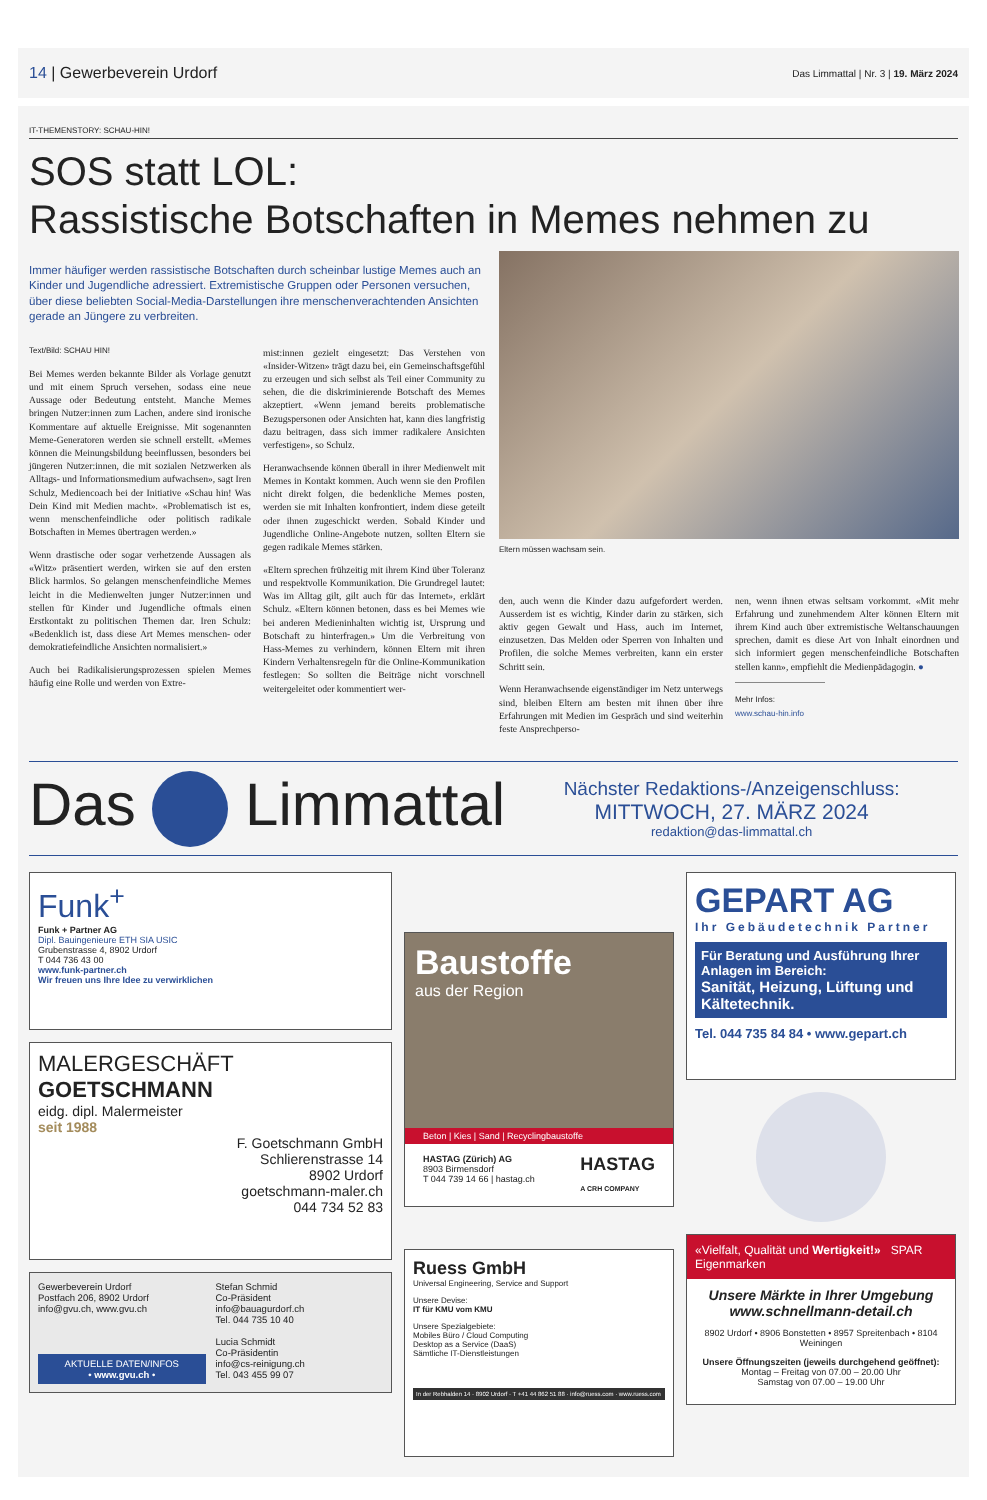14 | Gewerbeverein Urdorf
Das Limmattal | Nr. 3 | 19. März 2024
IT-THEMENSTORY: SCHAU-HIN!
SOS statt LOL:
Rassistische Botschaften in Memes nehmen zu
Immer häufiger werden rassistische Botschaften durch scheinbar lustige Memes auch an Kinder und Jugendliche adressiert. Extremistische Gruppen oder Personen versuchen, über diese beliebten Social-Media-Darstellungen ihre menschenverachtenden Ansichten gerade an Jüngere zu verbreiten.
Text/Bild: SCHAU HIN!
Bei Memes werden bekannte Bilder als Vorlage genutzt und mit einem Spruch versehen, sodass eine neue Aussage oder Bedeutung entsteht. Manche Memes bringen Nutzer:innen zum Lachen, andere sind ironische Kommentare auf aktuelle Ereignisse. Mit sogenannten Meme-Generatoren werden sie schnell erstellt. «Memes können die Meinungsbildung beeinflussen, besonders bei jüngeren Nutzer:innen, die mit sozialen Netzwerken als Alltags- und Informationsmedium aufwachsen», sagt Iren Schulz, Mediencoach bei der Initiative «Schau hin! Was Dein Kind mit Medien macht». «Problematisch ist es, wenn menschenfeindliche oder politisch radikale Botschaften in Memes übertragen werden.»
Wenn drastische oder sogar verhetzende Aussagen als «Witz» präsentiert werden, wirken sie auf den ersten Blick harmlos. So gelangen menschenfeindliche Memes leicht in die Medienwelten junger Nutzer:innen und stellen für Kinder und Jugendliche oftmals einen Erstkontakt zu politischen Themen dar. Iren Schulz: «Bedenklich ist, dass diese Art Memes menschen- oder demokratiefeindliche Ansichten normalisiert.»
Auch bei Radikalisierungsprozessen spielen Memes häufig eine Rolle und werden von Extre-
mist:innen gezielt eingesetzt: Das Verstehen von «Insider-Witzen» trägt dazu bei, ein Gemeinschaftsgefühl zu erzeugen und sich selbst als Teil einer Community zu sehen, die die diskriminierende Botschaft des Memes akzeptiert. «Wenn jemand bereits problematische Bezugspersonen oder Ansichten hat, kann dies langfristig dazu beitragen, dass sich immer radikalere Ansichten verfestigen», so Schulz.
Heranwachsende können überall in ihrer Medienwelt mit Memes in Kontakt kommen. Auch wenn sie den Profilen nicht direkt folgen, die bedenkliche Memes posten, werden sie mit Inhalten konfrontiert, indem diese geteilt oder ihnen zugeschickt werden. Sobald Kinder und Jugendliche Online-Angebote nutzen, sollten Eltern sie gegen radikale Memes stärken.
«Eltern sprechen frühzeitig mit ihrem Kind über Toleranz und respektvolle Kommunikation. Die Grundregel lautet: Was im Alltag gilt, gilt auch für das Internet», erklärt Schulz. «Eltern können betonen, dass es bei Memes wie bei anderen Medieninhalten wichtig ist, Ursprung und Botschaft zu hinterfragen.» Um die Verbreitung von Hass-Memes zu verhindern, können Eltern mit ihren Kindern Verhaltensregeln für die Online-Kommunikation festlegen: So sollten die Beiträge nicht vorschnell weitergeleitet oder kommentiert wer-
Eltern müssen wachsam sein.
den, auch wenn die Kinder dazu aufgefordert werden. Ausserdem ist es wichtig, Kinder darin zu stärken, sich aktiv gegen Gewalt und Hass, auch im Internet, einzusetzen. Das Melden oder Sperren von Inhalten und Profilen, die solche Memes verbreiten, kann ein erster Schritt sein.
Wenn Heranwachsende eigenständiger im Netz unterwegs sind, bleiben Eltern am besten mit ihnen über ihre Erfahrungen mit Medien im Gespräch und sind weiterhin feste Ansprechperso-
nen, wenn ihnen etwas seltsam vorkommt. «Mit mehr Erfahrung und zunehmendem Alter können Eltern mit ihrem Kind auch über extremistische Weltanschauungen sprechen, damit es diese Art von Inhalt einordnen und sich informiert gegen menschenfeindliche Botschaften stellen kann», empfiehlt die Medienpädagogin. ●
Mehr Infos:
www.schau-hin.info
Das Limmattal
Nächster Redaktions-/Anzeigenschluss:
MITTWOCH, 27. MÄRZ 2024
redaktion@das-limmattal.ch
Funk<sup>+</sup>
Funk + Partner AG
Dipl. Bauingenieure ETH SIA USIC
Grubenstrasse 4, 8902 Urdorf
T 044 736 43 00
www.funk-partner.ch
Wir freuen uns Ihre Idee zu verwirklichen
MALERGESCHÄFT
GOETSCHMANN
eidg. dipl. Malermeister
seit 1988
F. Goetschmann GmbH
Schlierenstrasse 14
8902 Urdorf
goetschmann-maler.ch
044 734 52 83
Gewerbeverein Urdorf
Postfach 206, 8902 Urdorf
info@gvu.ch, www.gvu.ch
AKTUELLE DATEN/INFOS
• www.gvu.ch •
Stefan Schmid
Co-Präsident
info@bauagurdorf.ch
Tel. 044 735 10 40
Lucia Schmidt
Co-Präsidentin
info@cs-reinigung.ch
Tel. 043 455 99 07
Baustoffe
aus der Region
Beton | Kies | Sand | Recyclingbaustoffe
HASTAG (Zürich) AG
8903 Birmensdorf
T 044 739 14 66 | hastag.ch
HASTAG
A CRH COMPANY
Ruess GmbH
Universal Engineering, Service and Support
Unsere Devise:
IT für KMU vom KMU
Unsere Spezialgebiete:
Mobiles Büro / Cloud Computing
Desktop as a Service (DaaS)
Sämtliche IT-Dienstleistungen
In der Rebhalden 14 · 8902 Urdorf · T +41 44 862 51 88 · info@ruess.com · www.ruess.com
GEPART AG
Ihr Gebäudetechnik Partner
Für Beratung und Ausführung Ihrer Anlagen im Bereich:
Sanität, Heizung, Lüftung und Kältetechnik.
Tel. 044 735 84 84 • www.gepart.ch
«Vielfalt, Qualität und Wertigkeit!» SPAR Eigenmarken
Unsere Märkte in Ihrer Umgebung
www.schnellmann-detail.ch
8902 Urdorf • 8906 Bonstetten • 8957 Spreitenbach • 8104 Weiningen
Unsere Öffnungszeiten (jeweils durchgehend geöffnet):
Montag – Freitag von 07.00 – 20.00 Uhr
Samstag von 07.00 – 19.00 Uhr